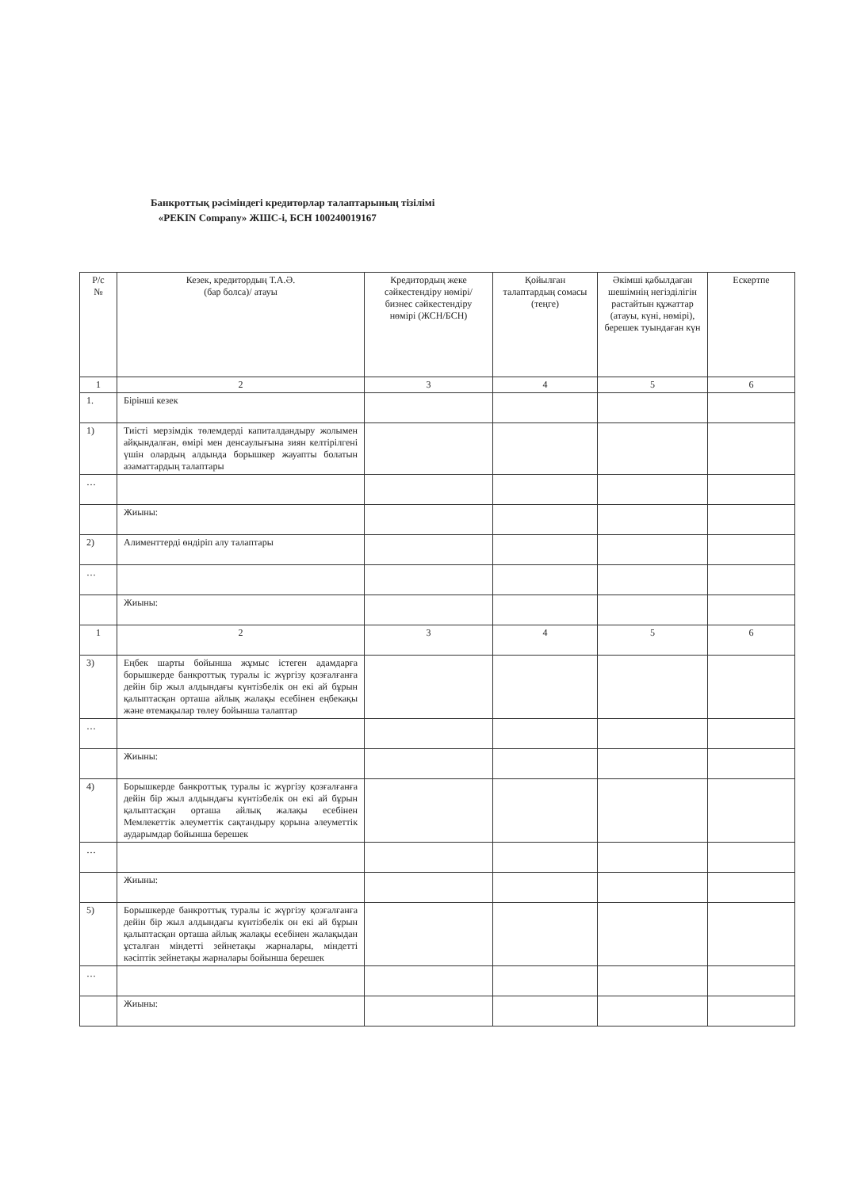Банкроттық рәсіміндегі кредиторлар талаптарының тізілімі
«PEKIN Company» ЖШС-і, БСН 100240019167
| Р/с № | Кезек, кредитордың Т.А.Ә. (бар болса)/ атауы | Кредитордың жеке сәйкестендіру нөмірі/ бизнес сәйкестендіру нөмірі (ЖСН/БСН) | Қойылған талаптардың сомасы (теңге) | Әкімші қабылдаған шешімнің негізділігін растайтын құжаттар (атауы, күні, нөмірі), берешек туындаған күн | Ескертпе |
| --- | --- | --- | --- | --- | --- |
| 1 | 2 | 3 | 4 | 5 | 6 |
| 1. | Бірінші кезек | | | | |
| 1) | Тиісті мерзімдік төлемдерді капиталдандыру жолымен айқындалған, өмірі мен денсаулығына зиян келтірілгені үшін олардың алдында борышкер жауапты болатын азаматтардың талаптары | | | | |
| … | | | | | |
| | Жиыны: | | | | |
| 2) | Алименттерді өндіріп алу талаптары | | | | |
| … | | | | | |
| | Жиыны: | | | | |
| 1 | 2 | 3 | 4 | 5 | 6 |
| 3) | Еңбек шарты бойынша жұмыс істеген адамдарға борышкерде банкроттық туралы іс жүргізу қозғалғанға дейін бір жыл алдындағы күнтізбелік он екі ай бұрын қалыптасқан орташа айлық жалақы есебінен еңбекақы және өтемақылар төлеу бойынша талаптар | | | | |
| … | | | | | |
| | Жиыны: | | | | |
| 4) | Борышкерде банкроттық туралы іс жүргізу қозғалғанға дейін бір жыл алдындағы күнтізбелік он екі ай бұрын қалыптасқан орташа айлық жалақы есебінен Мемлекеттік әлеуметтік сақтандыру қорына әлеуметтік аударымдар бойынша берешек | | | | |
| … | | | | | |
| | Жиыны: | | | | |
| 5) | Борышкерде банкроттық туралы іс жүргізу қозғалғанға дейін бір жыл алдындағы күнтізбелік он екі ай бұрын қалыптасқан орташа айлық жалақы есебінен жалақыдан ұсталған міндетті зейнетақы жарналары, міндетті кәсіптік зейнетақы жарналары бойынша берешек | | | | |
| … | | | | | |
| | Жиыны: | | | | |